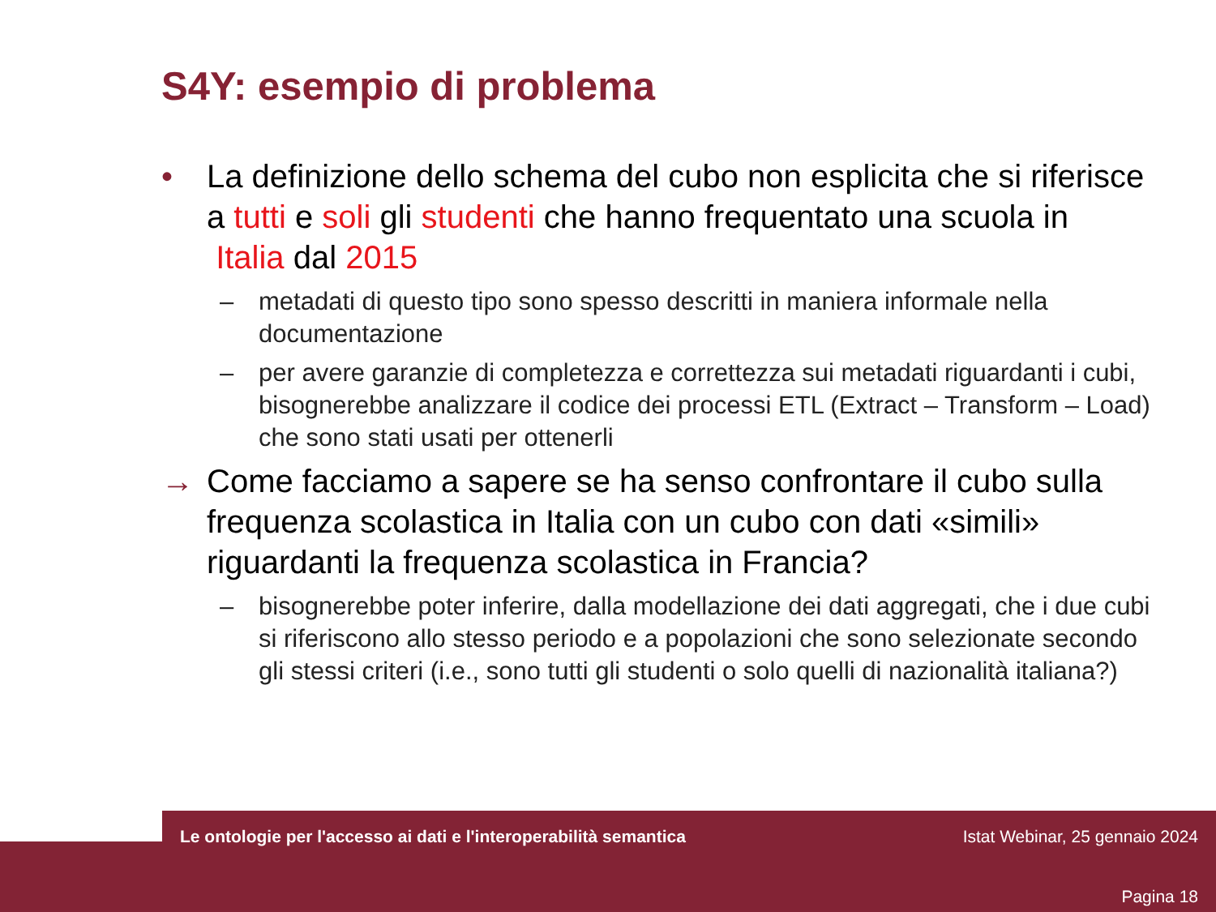S4Y: esempio di problema
• La definizione dello schema del cubo non esplicita che si riferisce a tutti e soli gli studenti che hanno frequentato una scuola in Italia dal 2015
– metadati di questo tipo sono spesso descritti in maniera informale nella documentazione
– per avere garanzie di completezza e correttezza sui metadati riguardanti i cubi, bisognerebbe analizzare il codice dei processi ETL (Extract – Transform – Load) che sono stati usati per ottenerli
→ Come facciamo a sapere se ha senso confrontare il cubo sulla frequenza scolastica in Italia con un cubo con dati «simili» riguardanti la frequenza scolastica in Francia?
– bisognerebbe poter inferire, dalla modellazione dei dati aggregati, che i due cubi si riferiscono allo stesso periodo e a popolazioni che sono selezionate secondo gli stessi criteri (i.e., sono tutti gli studenti o solo quelli di nazionalità italiana?)
Le ontologie per l'accesso ai dati e l'interoperabilità semantica Istat Webinar, 25 gennaio 2024
Pagina 18